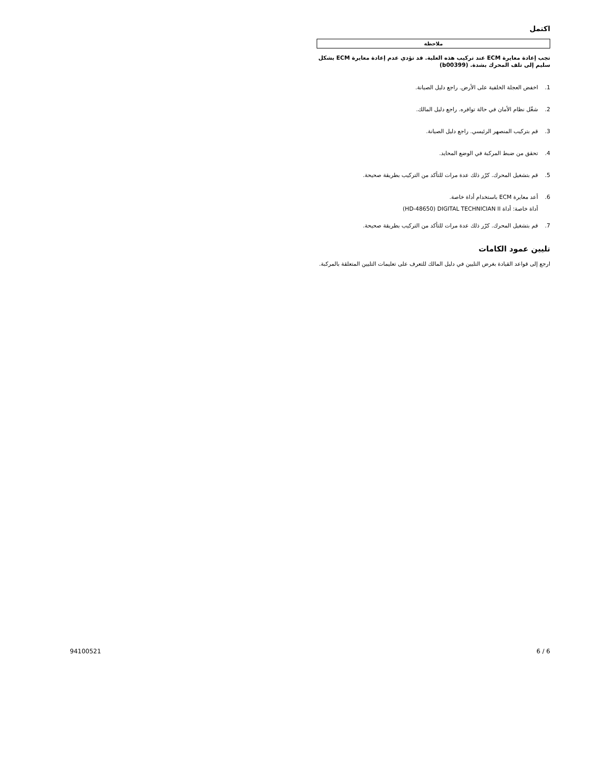اكتمل
ملاحظة
تجب إعادة معايرة ECM عند تركيب هذه العلبة. قد تؤدي عدم إعادة معايرة ECM بشكل سليم إلى تلف المحرك بشدة. (b00399)
1. اخفض العجلة الخلفية على الأرض. راجع دليل الصيانة.
2. شغّل نظام الأمان في حالة توافره. راجع دليل المالك.
3. قم بتركيب المنصهر الرئيسي. راجع دليل الصيانة.
4. تحقق من ضبط المركبة في الوضع المحايد.
5. قم بتشغيل المحرك. كرّر ذلك عدة مرات للتأكد من التركيب بطريقة صحيحة.
6. أعد معايرة ECM باستخدام أداة خاصة.
أداة خاصة: أداة HD-48650) DIGITAL TECHNICIAN II)
7. قم بتشغيل المحرك. كرّر ذلك عدة مرات للتأكد من التركيب بطريقة صحيحة.
تليين عمود الكامات
ارجع إلى قواعد القيادة بغرض التليين في دليل المالك للتعرف على تعليمات التليين المتعلقة بالمركبة.
94100521 6 / 6